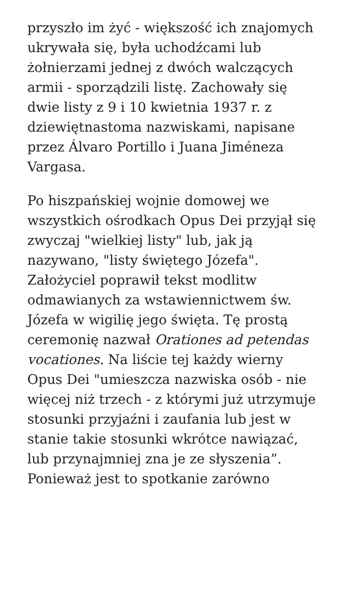przyszło im żyć - większość ich znajomych ukrywała się, była uchodźcami lub żołnierzami jednej z dwóch walczących armii - sporządzili listę. Zachowały się dwie listy z 9 i 10 kwietnia 1937 r. z dziewiętnastoma nazwiskami, napisane przez Álvaro Portillo i Juana Jiméneza Vargasa.
Po hiszpańskiej wojnie domowej we wszystkich ośrodkach Opus Dei przyjął się zwyczaj "wielkiej listy" lub, jak ją nazywano, "listy świętego Józefa". Założyciel poprawił tekst modlitw odmawianych za wstawiennictwem św. Józefa w wigilię jego święta. Tę prostą ceremonię nazwał Orationes ad petendas vocationes. Na liście tej każdy wierny Opus Dei "umieszcza nazwiska osób - nie więcej niż trzech - z którymi już utrzymuje stosunki przyjaźni i zaufania lub jest w stanie takie stosunki wkrótce nawiązać, lub przynajmniej zna je ze słyszenia”. Ponieważ jest to spotkanie zarówno